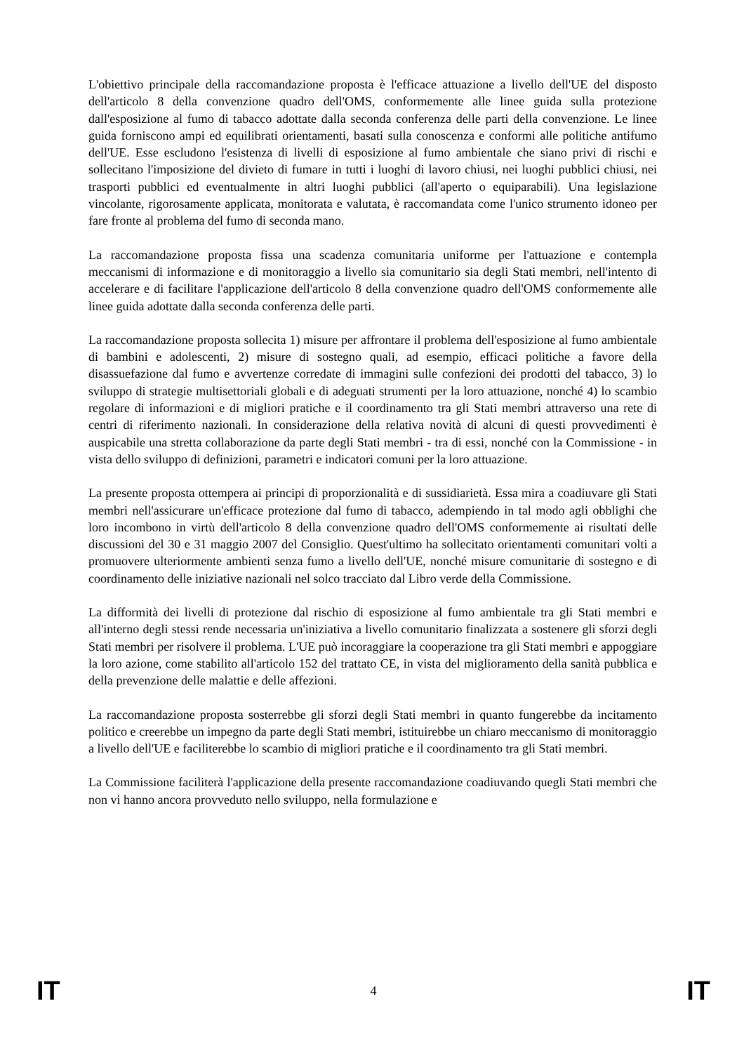L'obiettivo principale della raccomandazione proposta è l'efficace attuazione a livello dell'UE del disposto dell'articolo 8 della convenzione quadro dell'OMS, conformemente alle linee guida sulla protezione dall'esposizione al fumo di tabacco adottate dalla seconda conferenza delle parti della convenzione. Le linee guida forniscono ampi ed equilibrati orientamenti, basati sulla conoscenza e conformi alle politiche antifumo dell'UE. Esse escludono l'esistenza di livelli di esposizione al fumo ambientale che siano privi di rischi e sollecitano l'imposizione del divieto di fumare in tutti i luoghi di lavoro chiusi, nei luoghi pubblici chiusi, nei trasporti pubblici ed eventualmente in altri luoghi pubblici (all'aperto o equiparabili). Una legislazione vincolante, rigorosamente applicata, monitorata e valutata, è raccomandata come l'unico strumento idoneo per fare fronte al problema del fumo di seconda mano.
La raccomandazione proposta fissa una scadenza comunitaria uniforme per l'attuazione e contempla meccanismi di informazione e di monitoraggio a livello sia comunitario sia degli Stati membri, nell'intento di accelerare e di facilitare l'applicazione dell'articolo 8 della convenzione quadro dell'OMS conformemente alle linee guida adottate dalla seconda conferenza delle parti.
La raccomandazione proposta sollecita 1) misure per affrontare il problema dell'esposizione al fumo ambientale di bambini e adolescenti, 2) misure di sostegno quali, ad esempio, efficaci politiche a favore della disassuefazione dal fumo e avvertenze corredate di immagini sulle confezioni dei prodotti del tabacco, 3) lo sviluppo di strategie multisettoriali globali e di adeguati strumenti per la loro attuazione, nonché 4) lo scambio regolare di informazioni e di migliori pratiche e il coordinamento tra gli Stati membri attraverso una rete di centri di riferimento nazionali. In considerazione della relativa novità di alcuni di questi provvedimenti è auspicabile una stretta collaborazione da parte degli Stati membri - tra di essi, nonché con la Commissione - in vista dello sviluppo di definizioni, parametri e indicatori comuni per la loro attuazione.
La presente proposta ottempera ai principi di proporzionalità e di sussidiarietà. Essa mira a coadiuvare gli Stati membri nell'assicurare un'efficace protezione dal fumo di tabacco, adempiendo in tal modo agli obblighi che loro incombono in virtù dell'articolo 8 della convenzione quadro dell'OMS conformemente ai risultati delle discussioni del 30 e 31 maggio 2007 del Consiglio. Quest'ultimo ha sollecitato orientamenti comunitari volti a promuovere ulteriormente ambienti senza fumo a livello dell'UE, nonché misure comunitarie di sostegno e di coordinamento delle iniziative nazionali nel solco tracciato dal Libro verde della Commissione.
La difformità dei livelli di protezione dal rischio di esposizione al fumo ambientale tra gli Stati membri e all'interno degli stessi rende necessaria un'iniziativa a livello comunitario finalizzata a sostenere gli sforzi degli Stati membri per risolvere il problema. L'UE può incoraggiare la cooperazione tra gli Stati membri e appoggiare la loro azione, come stabilito all'articolo 152 del trattato CE, in vista del miglioramento della sanità pubblica e della prevenzione delle malattie e delle affezioni.
La raccomandazione proposta sosterrebbe gli sforzi degli Stati membri in quanto fungerebbe da incitamento politico e creerebbe un impegno da parte degli Stati membri, istituirebbe un chiaro meccanismo di monitoraggio a livello dell'UE e faciliterebbe lo scambio di migliori pratiche e il coordinamento tra gli Stati membri.
La Commissione faciliterà l'applicazione della presente raccomandazione coadiuvando quegli Stati membri che non vi hanno ancora provveduto nello sviluppo, nella formulazione e
IT 4 IT